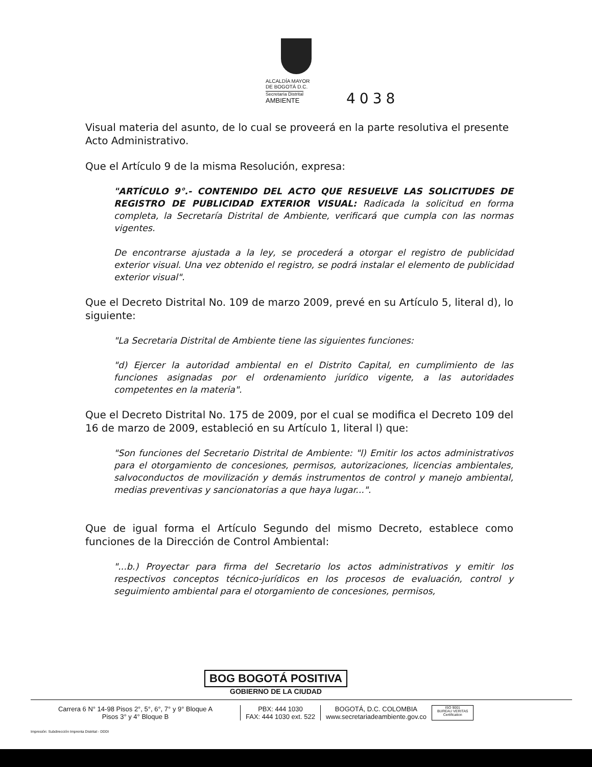ALCALDÍA MAYOR
DE BOGOTÁ D.C.
Secretaría Distrital
AMBIENTE
4038
Visual materia del asunto, de lo cual se proveerá en la parte resolutiva el presente Acto Administrativo.
Que el Artículo 9 de la misma Resolución, expresa:
"ARTÍCULO 9°.- CONTENIDO DEL ACTO QUE RESUELVE LAS SOLICITUDES DE REGISTRO DE PUBLICIDAD EXTERIOR VISUAL: Radicada la solicitud en forma completa, la Secretaría Distrital de Ambiente, verificará que cumpla con las normas vigentes.
De encontrarse ajustada a la ley, se procederá a otorgar el registro de publicidad exterior visual. Una vez obtenido el registro, se podrá instalar el elemento de publicidad exterior visual".
Que el Decreto Distrital No. 109 de marzo 2009, prevé en su Artículo 5, literal d), lo siguiente:
"La Secretaria Distrital de Ambiente tiene las siguientes funciones:
"d) Ejercer la autoridad ambiental en el Distrito Capital, en cumplimiento de las funciones asignadas por el ordenamiento jurídico vigente, a las autoridades competentes en la materia".
Que el Decreto Distrital No. 175 de 2009, por el cual se modifica el Decreto 109 del 16 de marzo de 2009, estableció en su Artículo 1, literal l) que:
"Son funciones del Secretario Distrital de Ambiente: "l) Emitir los actos administrativos para el otorgamiento de concesiones, permisos, autorizaciones, licencias ambientales, salvoconductos de movilización y demás instrumentos de control y manejo ambiental, medias preventivas y sancionatorias a que haya lugar...".
Que de igual forma el Artículo Segundo del mismo Decreto, establece como funciones de la Dirección de Control Ambiental:
"...b.) Proyectar para firma del Secretario los actos administrativos y emitir los respectivos conceptos técnico-jurídicos en los procesos de evaluación, control y seguimiento ambiental para el otorgamiento de concesiones, permisos,
BOG BOGOTÁ POSITIVA
GOBIERNO DE LA CIUDAD
Carrera 6 N° 14-98 Pisos 2°, 5°, 6°, 7° y 9° Bloque A
Pisos 3° y 4° Bloque B
PBX: 444 1030
FAX: 444 1030 ext. 522
BOGOTÁ, D.C. COLOMBIA
www.secretariadeambiente.gov.co
ISO 9001
BUREAU VERITAS
Certification
Impresión: Subdirección Imprenta Distrital - DDDI